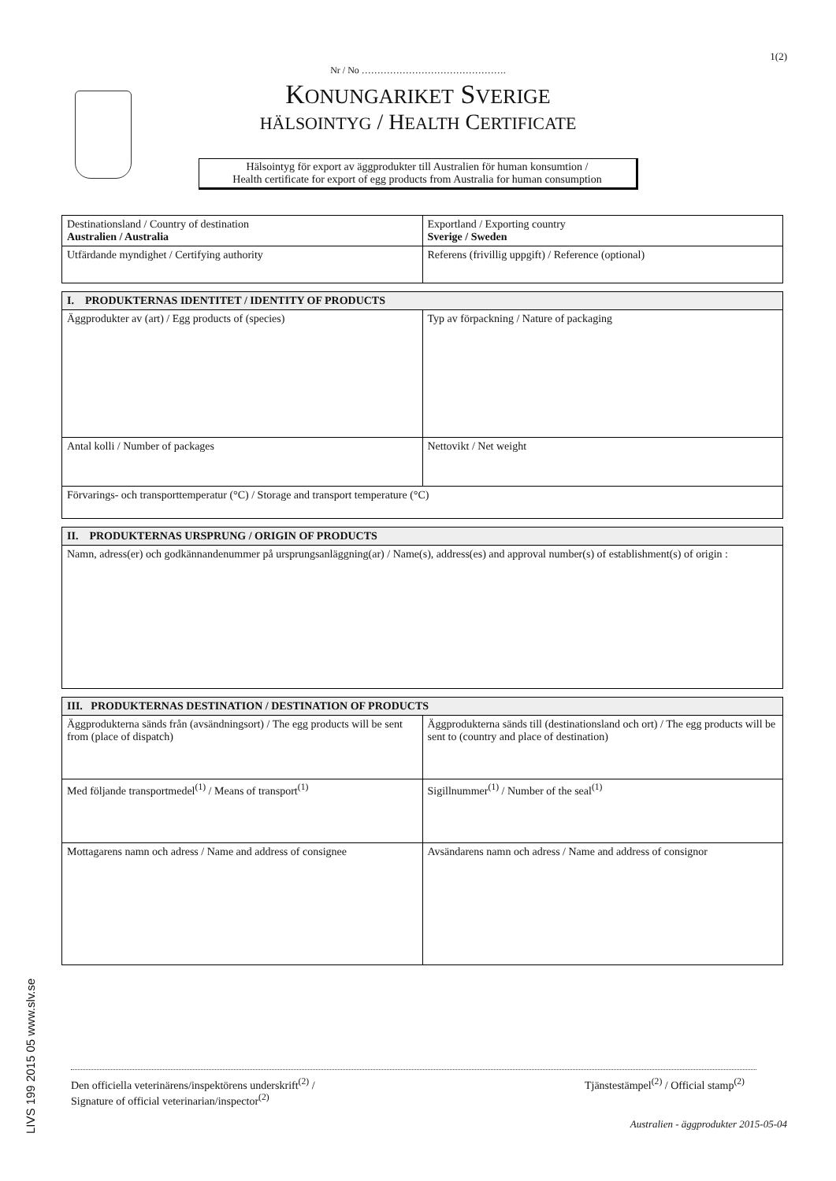1(2)
Nr / No ……………………………………….
KONUNGARIKET SVERIGE
HÄLSOINTYG / HEALTH CERTIFICATE
Hälsointyg för export av äggprodukter till Australien för human konsumtion /
Health certificate for export of egg products from Australia for human consumption
| Destinationsland / Country of destination Australien / Australia | Exportland / Exporting country Sverige / Sweden |
| Utfärdande myndighet / Certifying authority | Referens (frivillig uppgift) / Reference (optional) |
| I. PRODUKTERNAS IDENTITET / IDENTITY OF PRODUCTS | |
| --- | --- |
| Äggprodukter av (art) / Egg products of (species) | Typ av förpackning / Nature of packaging |
| Antal kolli / Number of packages | Nettovikt / Net weight |
| Förvarings- och transporttemperatur (°C) / Storage and transport temperature (°C) | |
| II. PRODUKTERNAS URSPRUNG / ORIGIN OF PRODUCTS |
| --- |
| Namn, adress(er) och godkännandenummer på ursprungsanläggning(ar) / Name(s), address(es) and approval number(s) of establishment(s) of origin : |
| III. PRODUKTERNAS DESTINATION / DESTINATION OF PRODUCTS | |
| --- | --- |
| Äggprodukterna sänds från (avsändningsort) / The egg products will be sent from (place of dispatch) | Äggprodukterna sänds till (destinationsland och ort) / The egg products will be sent to (country and place of destination) |
| Med följande transportmedel<sup>(1)</sup> / Means of transport<sup>(1)</sup> | Sigillnummer<sup>(1)</sup> / Number of the seal<sup>(1)</sup> |
| Mottagarens namn och adress / Name and address of consignee | Avsändarens namn och adress / Name and address of consignor |
Den officiella veterinärens/inspektörens underskrift<sup>(2)</sup> /
Signature of official veterinarian/inspector<sup>(2)</sup>
Tjänstestämpel<sup>(2)</sup> / Official stamp<sup>(2)</sup>
Australien - äggprodukter 2015-05-04
LIVS 199 2015 05 www.slv.se